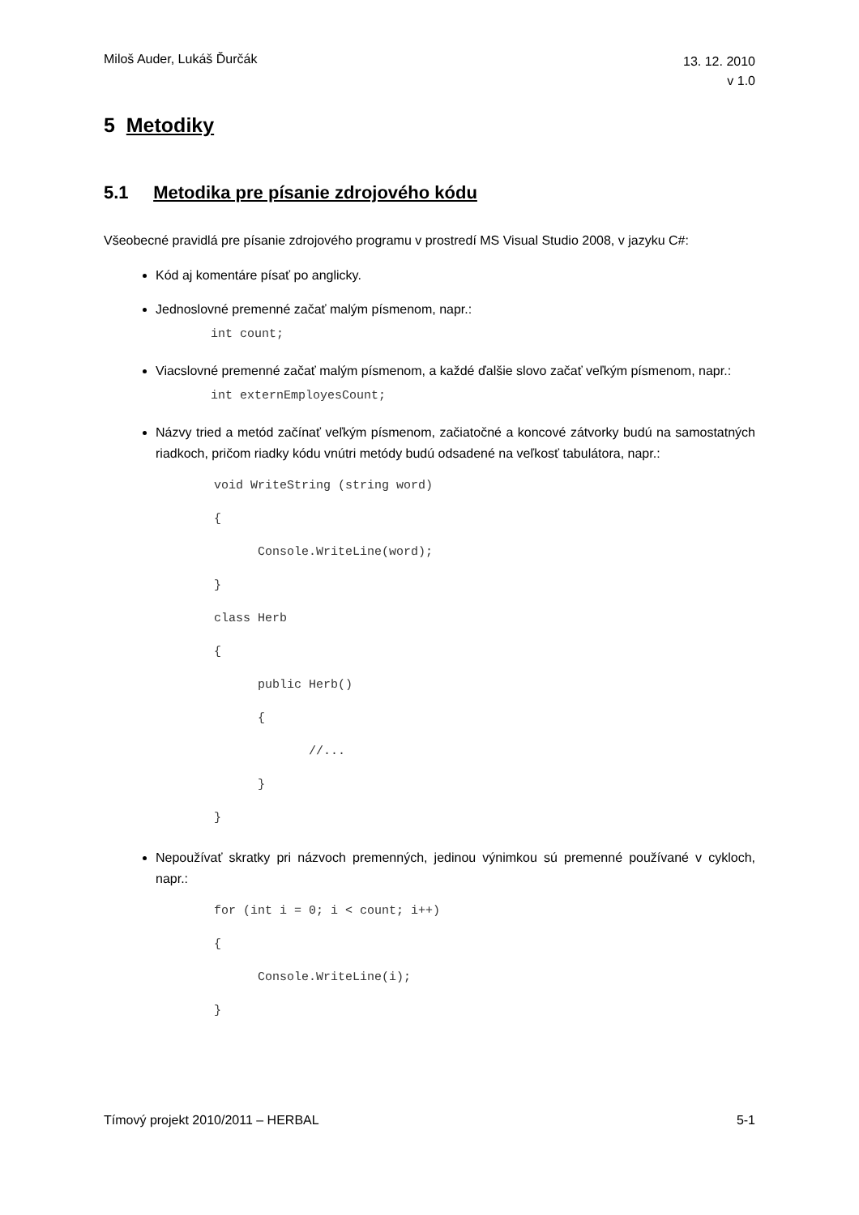Miloš Auder, Lukáš Ďurčák 13. 12. 2010
v 1.0
5 Metodiky
5.1 Metodika pre písanie zdrojového kódu
Všeobecné pravidlá pre písanie zdrojového programu v prostredí MS Visual Studio 2008, v jazyku C#:
Kód aj komentáre písať po anglicky.
Jednoslovné premenné začať malým písmenom, napr.:
int count;
Viacslovné premenné začať malým písmenom, a každé ďalšie slovo začať veľkým písmenom, napr.:
int externEmployesCount;
Názvy tried a metód začínať veľkým písmenom, začiatočné a koncové zátvorky budú na samostatných riadkoch, pričom riadky kódu vnútri metódy budú odsadené na veľkosť tabulátora, napr.:
void WriteString (string word)
{
      Console.WriteLine(word);
}
class Herb
{
      public Herb()
      {
             //...
      }
}
Nepoužívať skratky pri názvoch premenných, jedinou výnimkou sú premenné používané v cykloch, napr.:
for (int i = 0; i < count; i++)
{
      Console.WriteLine(i);
}
Tímový projekt 2010/2011 – HERBAL 5-1